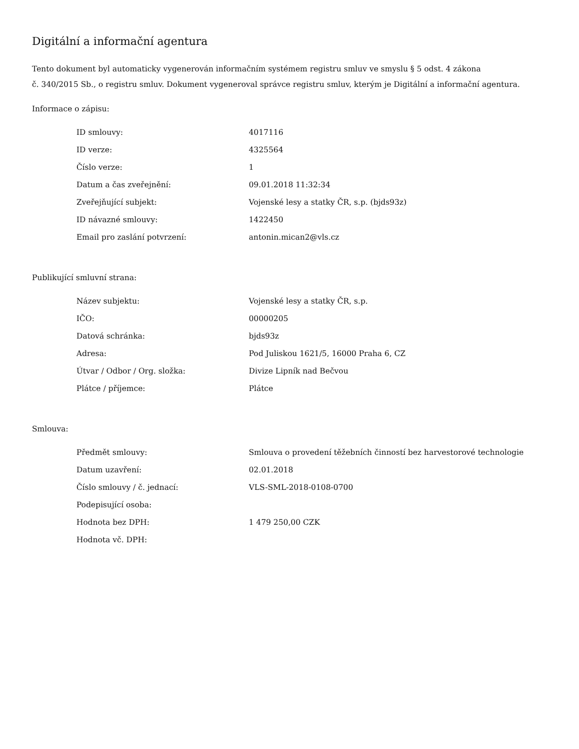Digitální a informační agentura
Tento dokument byl automaticky vygenerován informačním systémem registru smluv ve smyslu § 5 odst. 4 zákona
č. 340/2015 Sb., o registru smluv. Dokument vygeneroval správce registru smluv, kterým je Digitální a informační agentura.
Informace o zápisu:
| ID smlouvy: | 4017116 |
| ID verze: | 4325564 |
| Číslo verze: | 1 |
| Datum a čas zveřejnění: | 09.01.2018 11:32:34 |
| Zveřejňující subjekt: | Vojenské lesy a statky ČR, s.p. (bjds93z) |
| ID návazné smlouvy: | 1422450 |
| Email pro zaslání potvrzení: | antonin.mican2@vls.cz |
Publikující smluvní strana:
| Název subjektu: | Vojenské lesy a statky ČR, s.p. |
| IČO: | 00000205 |
| Datová schránka: | bjds93z |
| Adresa: | Pod Juliskou 1621/5, 16000 Praha 6, CZ |
| Útvar / Odbor / Org. složka: | Divize Lipník nad Bečvou |
| Plátce / příjemce: | Plátce |
Smlouva:
| Předmět smlouvy: | Smlouva o provedení těžebních činností bez harvestorové technologie |
| Datum uzavření: | 02.01.2018 |
| Číslo smlouvy / č. jednací: | VLS-SML-2018-0108-0700 |
| Podepisující osoba: | |
| Hodnota bez DPH: | 1 479 250,00 CZK |
| Hodnota vč. DPH: | |